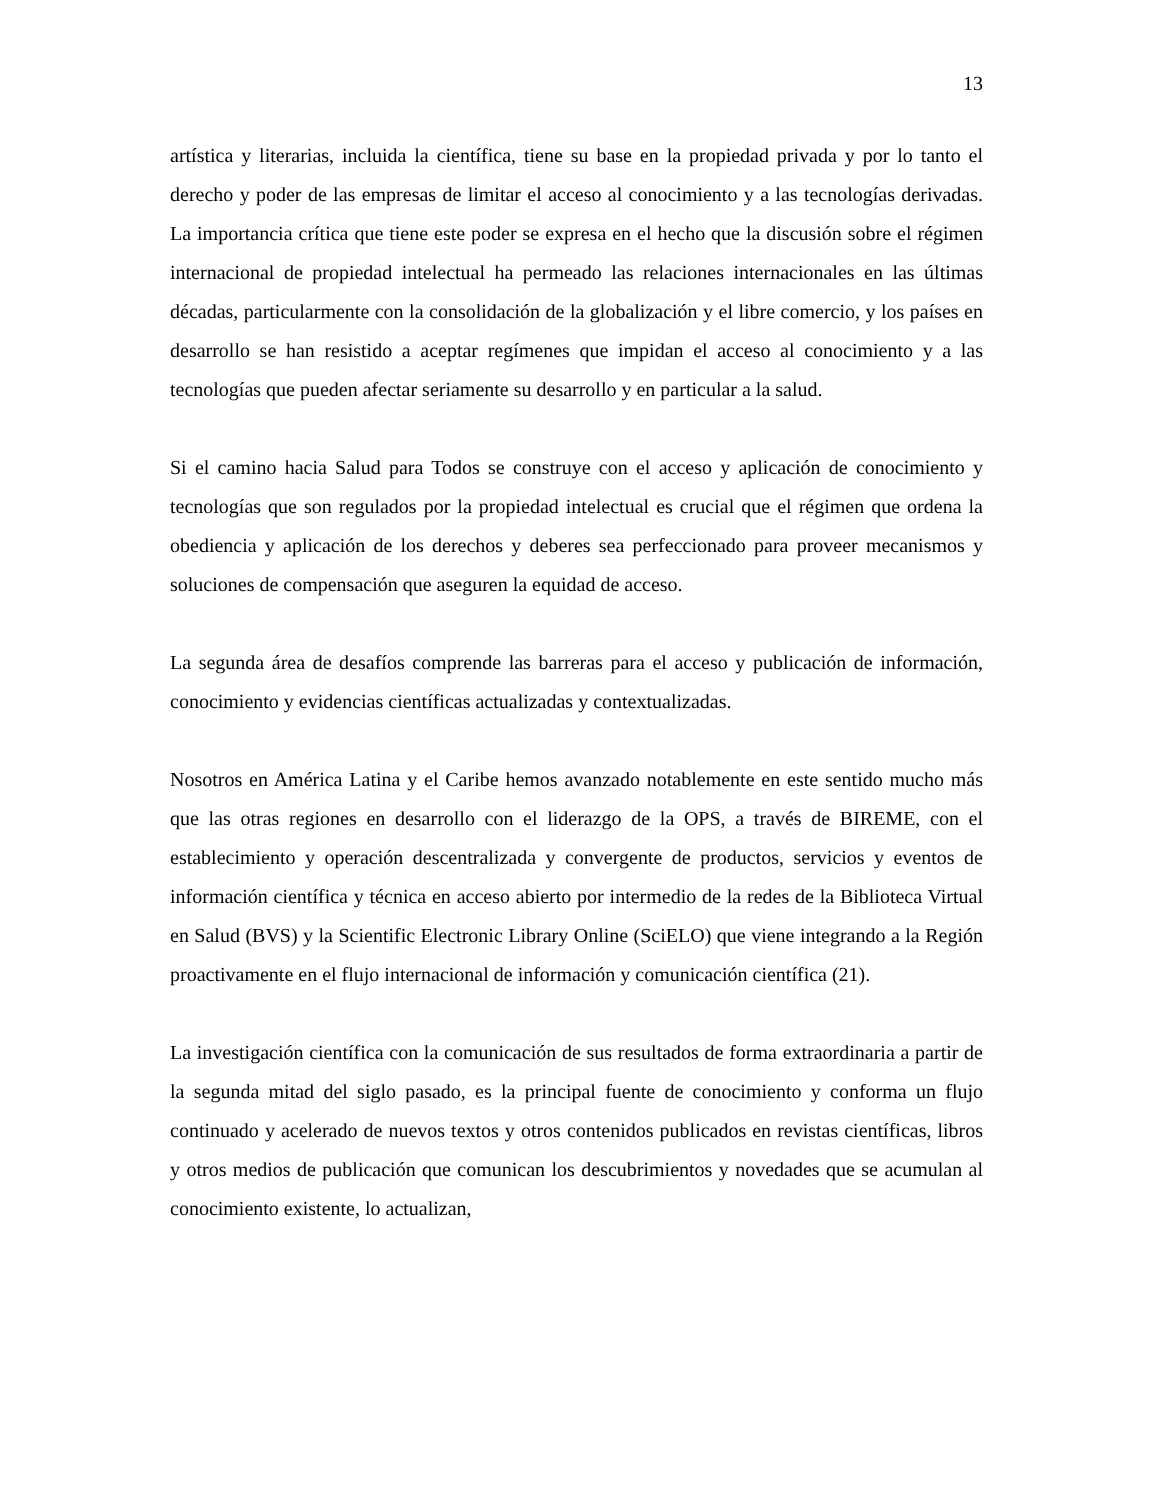13
artística y literarias, incluida la científica, tiene su base en la propiedad privada y por lo tanto el derecho y poder de las empresas de limitar el acceso al conocimiento y a las tecnologías derivadas. La importancia crítica que tiene este poder se expresa en el hecho que la discusión sobre el régimen internacional de propiedad intelectual ha permeado las relaciones internacionales en las últimas décadas, particularmente con la consolidación de la globalización y el libre comercio, y los países en desarrollo se han resistido a aceptar regímenes que impidan el acceso al conocimiento y a las tecnologías que pueden afectar seriamente su desarrollo y en particular a la salud.
Si el camino hacia Salud para Todos se construye con el acceso y aplicación de conocimiento y tecnologías que son regulados por la propiedad intelectual es crucial que el régimen que ordena la obediencia y aplicación de los derechos y deberes sea perfeccionado para proveer mecanismos y soluciones de compensación que aseguren la equidad de acceso.
La segunda área de desafíos comprende las barreras para el acceso y publicación de información, conocimiento y evidencias científicas actualizadas y contextualizadas.
Nosotros en América Latina y el Caribe hemos avanzado notablemente en este sentido mucho más que las otras regiones en desarrollo con el liderazgo de la OPS, a través de BIREME, con el establecimiento y operación descentralizada y convergente de productos, servicios y eventos de información científica y técnica en acceso abierto por intermedio de la redes de la Biblioteca Virtual en Salud (BVS) y la Scientific Electronic Library Online (SciELO) que viene integrando a la Región proactivamente en el flujo internacional de información y comunicación científica (21).
La investigación científica con la comunicación de sus resultados de forma extraordinaria a partir de la segunda mitad del siglo pasado, es la principal fuente de conocimiento y conforma un flujo continuado y acelerado de nuevos textos y otros contenidos publicados en revistas científicas, libros y otros medios de publicación que comunican los descubrimientos y novedades que se acumulan al conocimiento existente, lo actualizan,